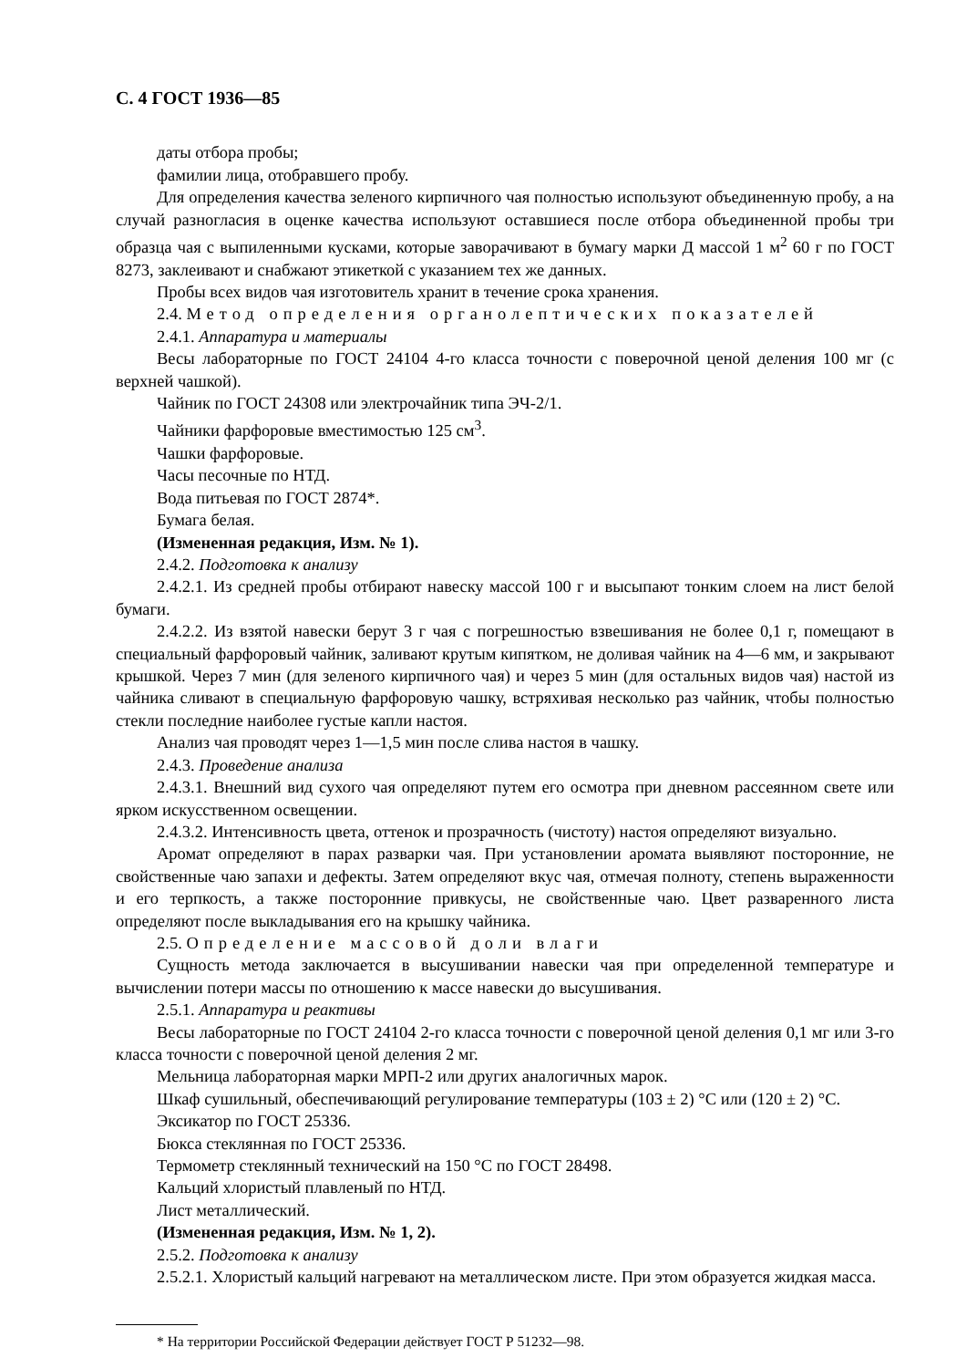С. 4 ГОСТ 1936—85
даты отбора пробы;
фамилии лица, отобравшего пробу.
Для определения качества зеленого кирпичного чая полностью используют объединенную пробу, а на случай разногласия в оценке качества используют оставшиеся после отбора объединенной пробы три образца чая с выпиленными кусками, которые заворачивают в бумагу марки Д массой 1 м<sup>2</sup> 60 г по ГОСТ 8273, заклеивают и снабжают этикеткой с указанием тех же данных.
Пробы всех видов чая изготовитель хранит в течение срока хранения.
2.4. Метод определения органолептических показателей
2.4.1. Аппаратура и материалы
Весы лабораторные по ГОСТ 24104 4-го класса точности с поверочной ценой деления 100 мг (с верхней чашкой).
Чайник по ГОСТ 24308 или электрочайник типа ЭЧ-2/1.
Чайники фарфоровые вместимостью 125 см<sup>3</sup>.
Чашки фарфоровые.
Часы песочные по НТД.
Вода питьевая по ГОСТ 2874*.
Бумага белая.
(Измененная редакция, Изм. № 1).
2.4.2. Подготовка к анализу
2.4.2.1. Из средней пробы отбирают навеску массой 100 г и высыпают тонким слоем на лист белой бумаги.
2.4.2.2. Из взятой навески берут 3 г чая с погрешностью взвешивания не более 0,1 г, помещают в специальный фарфоровый чайник, заливают крутым кипятком, не доливая чайник на 4—6 мм, и закрывают крышкой. Через 7 мин (для зеленого кирпичного чая) и через 5 мин (для остальных видов чая) настой из чайника сливают в специальную фарфоровую чашку, встряхивая несколько раз чайник, чтобы полностью стекли последние наиболее густые капли настоя.
Анализ чая проводят через 1—1,5 мин после слива настоя в чашку.
2.4.3. Проведение анализа
2.4.3.1. Внешний вид сухого чая определяют путем его осмотра при дневном рассеянном свете или ярком искусственном освещении.
2.4.3.2. Интенсивность цвета, оттенок и прозрачность (чистоту) настоя определяют визуально.
Аромат определяют в парах разварки чая. При установлении аромата выявляют посторонние, не свойственные чаю запахи и дефекты. Затем определяют вкус чая, отмечая полноту, степень выраженности и его терпкость, а также посторонние привкусы, не свойственные чаю. Цвет разваренного листа определяют после выкладывания его на крышку чайника.
2.5. Определение массовой доли влаги
Сущность метода заключается в высушивании навески чая при определенной температуре и вычислении потери массы по отношению к массе навески до высушивания.
2.5.1. Аппаратура и реактивы
Весы лабораторные по ГОСТ 24104 2-го класса точности с поверочной ценой деления 0,1 мг или 3-го класса точности с поверочной ценой деления 2 мг.
Мельница лабораторная марки МРП-2 или других аналогичных марок.
Шкаф сушильный, обеспечивающий регулирование температуры (103 ± 2) °С или (120 ± 2) °С.
Эксикатор по ГОСТ 25336.
Бюкса стеклянная по ГОСТ 25336.
Термометр стеклянный технический на 150 °С по ГОСТ 28498.
Кальций хлористый плавленый по НТД.
Лист металлический.
(Измененная редакция, Изм. № 1, 2).
2.5.2. Подготовка к анализу
2.5.2.1. Хлористый кальций нагревают на металлическом листе. При этом образуется жидкая масса.
* На территории Российской Федерации действует ГОСТ Р 51232—98.